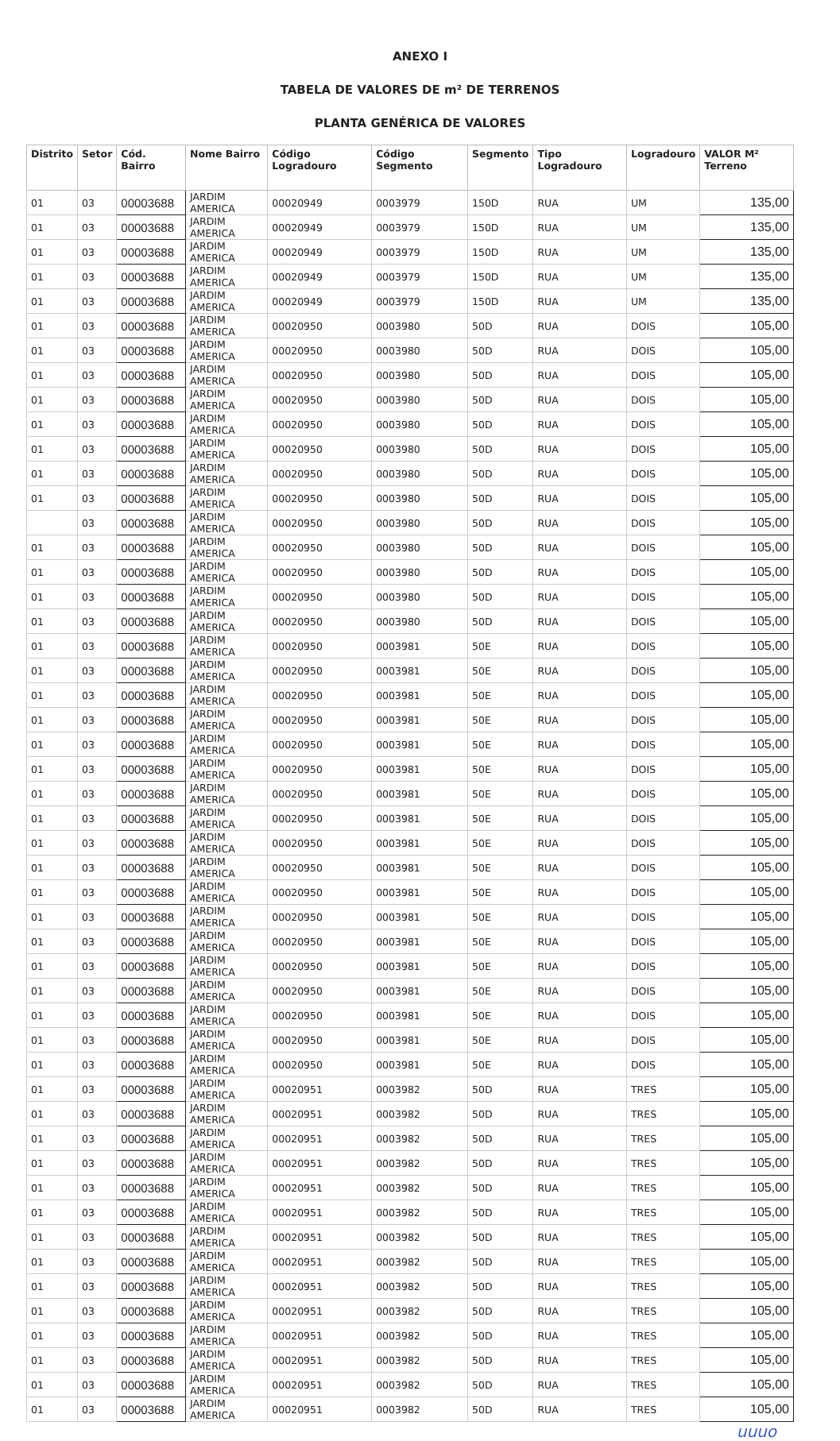ANEXO I
TABELA DE VALORES DE m² DE TERRENOS
PLANTA GENÉRICA DE VALORES
| Distrito | Setor | Cód. Bairro | Nome Bairro | Código Logradouro | Código Segmento | Segmento | Tipo Logradouro | Logradouro | VALOR M² Terreno |
| --- | --- | --- | --- | --- | --- | --- | --- | --- | --- |
| 01 | 03 | 00003688 | JARDIM AMERICA | 00020949 | 0003979 | 150D | RUA | UM | 135,00 |
| 01 | 03 | 00003688 | JARDIM AMERICA | 00020949 | 0003979 | 150D | RUA | UM | 135,00 |
| 01 | 03 | 00003688 | JARDIM AMERICA | 00020949 | 0003979 | 150D | RUA | UM | 135,00 |
| 01 | 03 | 00003688 | JARDIM AMERICA | 00020949 | 0003979 | 150D | RUA | UM | 135,00 |
| 01 | 03 | 00003688 | JARDIM AMERICA | 00020949 | 0003979 | 150D | RUA | UM | 135,00 |
| 01 | 03 | 00003688 | JARDIM AMERICA | 00020950 | 0003980 | 50D | RUA | DOIS | 105,00 |
| 01 | 03 | 00003688 | JARDIM AMERICA | 00020950 | 0003980 | 50D | RUA | DOIS | 105,00 |
| 01 | 03 | 00003688 | JARDIM AMERICA | 00020950 | 0003980 | 50D | RUA | DOIS | 105,00 |
| 01 | 03 | 00003688 | JARDIM AMERICA | 00020950 | 0003980 | 50D | RUA | DOIS | 105,00 |
| 01 | 03 | 00003688 | JARDIM AMERICA | 00020950 | 0003980 | 50D | RUA | DOIS | 105,00 |
| 01 | 03 | 00003688 | JARDIM AMERICA | 00020950 | 0003980 | 50D | RUA | DOIS | 105,00 |
| 01 | 03 | 00003688 | JARDIM AMERICA | 00020950 | 0003980 | 50D | RUA | DOIS | 105,00 |
| 01 | 03 | 00003688 | JARDIM AMERICA | 00020950 | 0003980 | 50D | RUA | DOIS | 105,00 |
| | 03 | 00003688 | JARDIM AMERICA | 00020950 | 0003980 | 50D | RUA | DOIS | 105,00 |
| 01 | 03 | 00003688 | JARDIM AMERICA | 00020950 | 0003980 | 50D | RUA | DOIS | 105,00 |
| 01 | 03 | 00003688 | JARDIM AMERICA | 00020950 | 0003980 | 50D | RUA | DOIS | 105,00 |
| 01 | 03 | 00003688 | JARDIM AMERICA | 00020950 | 0003980 | 50D | RUA | DOIS | 105,00 |
| 01 | 03 | 00003688 | JARDIM AMERICA | 00020950 | 0003980 | 50D | RUA | DOIS | 105,00 |
| 01 | 03 | 00003688 | JARDIM AMERICA | 00020950 | 0003981 | 50E | RUA | DOIS | 105,00 |
| 01 | 03 | 00003688 | JARDIM AMERICA | 00020950 | 0003981 | 50E | RUA | DOIS | 105,00 |
| 01 | 03 | 00003688 | JARDIM AMERICA | 00020950 | 0003981 | 50E | RUA | DOIS | 105,00 |
| 01 | 03 | 00003688 | JARDIM AMERICA | 00020950 | 0003981 | 50E | RUA | DOIS | 105,00 |
| 01 | 03 | 00003688 | JARDIM AMERICA | 00020950 | 0003981 | 50E | RUA | DOIS | 105,00 |
| 01 | 03 | 00003688 | JARDIM AMERICA | 00020950 | 0003981 | 50E | RUA | DOIS | 105,00 |
| 01 | 03 | 00003688 | JARDIM AMERICA | 00020950 | 0003981 | 50E | RUA | DOIS | 105,00 |
| 01 | 03 | 00003688 | JARDIM AMERICA | 00020950 | 0003981 | 50E | RUA | DOIS | 105,00 |
| 01 | 03 | 00003688 | JARDIM AMERICA | 00020950 | 0003981 | 50E | RUA | DOIS | 105,00 |
| 01 | 03 | 00003688 | JARDIM AMERICA | 00020950 | 0003981 | 50E | RUA | DOIS | 105,00 |
| 01 | 03 | 00003688 | JARDIM AMERICA | 00020950 | 0003981 | 50E | RUA | DOIS | 105,00 |
| 01 | 03 | 00003688 | JARDIM AMERICA | 00020950 | 0003981 | 50E | RUA | DOIS | 105,00 |
| 01 | 03 | 00003688 | JARDIM AMERICA | 00020950 | 0003981 | 50E | RUA | DOIS | 105,00 |
| 01 | 03 | 00003688 | JARDIM AMERICA | 00020950 | 0003981 | 50E | RUA | DOIS | 105,00 |
| 01 | 03 | 00003688 | JARDIM AMERICA | 00020950 | 0003981 | 50E | RUA | DOIS | 105,00 |
| 01 | 03 | 00003688 | JARDIM AMERICA | 00020950 | 0003981 | 50E | RUA | DOIS | 105,00 |
| 01 | 03 | 00003688 | JARDIM AMERICA | 00020950 | 0003981 | 50E | RUA | DOIS | 105,00 |
| 01 | 03 | 00003688 | JARDIM AMERICA | 00020950 | 0003981 | 50E | RUA | DOIS | 105,00 |
| 01 | 03 | 00003688 | JARDIM AMERICA | 00020951 | 0003982 | 50D | RUA | TRES | 105,00 |
| 01 | 03 | 00003688 | JARDIM AMERICA | 00020951 | 0003982 | 50D | RUA | TRES | 105,00 |
| 01 | 03 | 00003688 | JARDIM AMERICA | 00020951 | 0003982 | 50D | RUA | TRES | 105,00 |
| 01 | 03 | 00003688 | JARDIM AMERICA | 00020951 | 0003982 | 50D | RUA | TRES | 105,00 |
| 01 | 03 | 00003688 | JARDIM AMERICA | 00020951 | 0003982 | 50D | RUA | TRES | 105,00 |
| 01 | 03 | 00003688 | JARDIM AMERICA | 00020951 | 0003982 | 50D | RUA | TRES | 105,00 |
| 01 | 03 | 00003688 | JARDIM AMERICA | 00020951 | 0003982 | 50D | RUA | TRES | 105,00 |
| 01 | 03 | 00003688 | JARDIM AMERICA | 00020951 | 0003982 | 50D | RUA | TRES | 105,00 |
| 01 | 03 | 00003688 | JARDIM AMERICA | 00020951 | 0003982 | 50D | RUA | TRES | 105,00 |
| 01 | 03 | 00003688 | JARDIM AMERICA | 00020951 | 0003982 | 50D | RUA | TRES | 105,00 |
| 01 | 03 | 00003688 | JARDIM AMERICA | 00020951 | 0003982 | 50D | RUA | TRES | 105,00 |
| 01 | 03 | 00003688 | JARDIM AMERICA | 00020951 | 0003982 | 50D | RUA | TRES | 105,00 |
| 01 | 03 | 00003688 | JARDIM AMERICA | 00020951 | 0003982 | 50D | RUA | TRES | 105,00 |
| 01 | 03 | 00003688 | JARDIM AMERICA | 00020951 | 0003982 | 50D | RUA | TRES | 105,00 |
uuuo